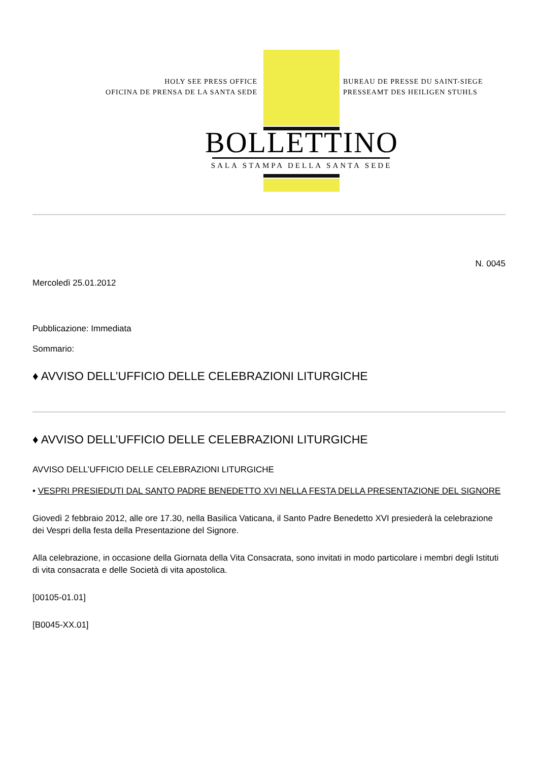HOLY SEE PRESS OFFICE
OFICINA DE PRENSA DE LA SANTA SEDE
BUREAU DE PRESSE DU SAINT-SIEGE
PRESSEAMT DES HEILIGEN STUHLS
BOLLETTINO
SALA STAMPA DELLA SANTA SEDE
N. 0045
Mercoledì 25.01.2012
Pubblicazione: Immediata
Sommario:
♦ AVVISO DELL’UFFICIO DELLE CELEBRAZIONI LITURGICHE
♦ AVVISO DELL’UFFICIO DELLE CELEBRAZIONI LITURGICHE
AVVISO DELL’UFFICIO DELLE CELEBRAZIONI LITURGICHE
• VESPRI PRESIEDUTI DAL SANTO PADRE BENEDETTO XVI NELLA FESTA DELLA PRESENTAZIONE DEL SIGNORE
Giovedì 2 febbraio 2012, alle ore 17.30, nella Basilica Vaticana, il Santo Padre Benedetto XVI presiederà la celebrazione dei Vespri della festa della Presentazione del Signore.
Alla celebrazione, in occasione della Giornata della Vita Consacrata, sono invitati in modo particolare i membri degli Istituti di vita consacrata e delle Società di vita apostolica.
[00105-01.01]
[B0045-XX.01]